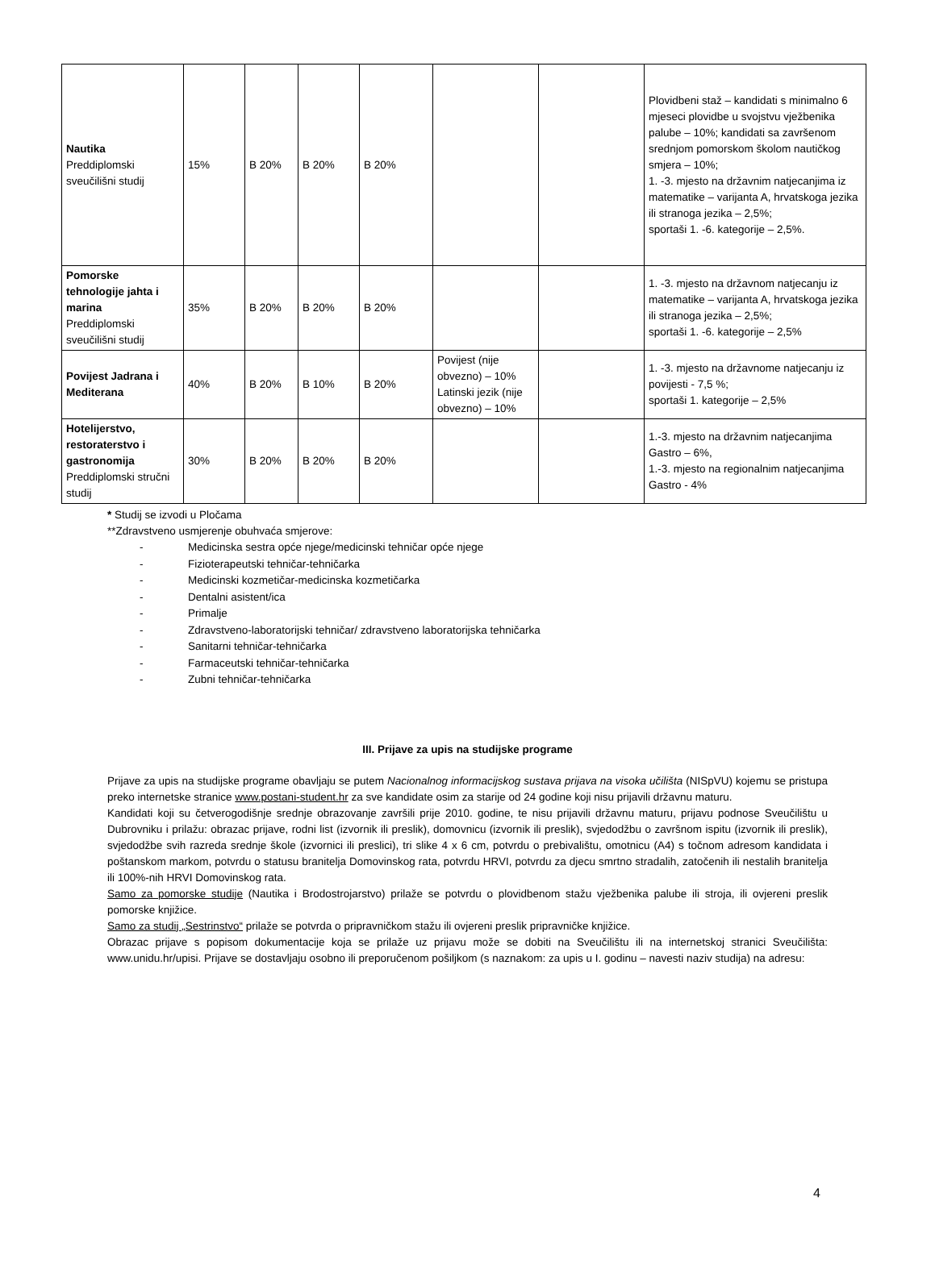| Nautika Preddiplomski sveučilišni studij | 15% | B 20% | B 20% | B 20% | | | Plovidbeni staž – kandidati s minimalno 6 mjeseci plovidbe u svojstvu vježbenika palube – 10%; kandidati sa završenom srednjom pomorskom školom nautičkog smjera – 10%; 1. -3. mjesto na državnim natjecanjima iz matematike – varijanta A, hrvatskoga jezika ili stranoga jezika – 2,5%; sportaši 1. -6. kategorije – 2,5%. |
| Pomorske tehnologije jahta i marina Preddiplomski sveučilišni studij | 35% | B 20% | B 20% | B 20% | | | 1. -3. mjesto na državnom natjecanju iz matematike – varijanta A, hrvatskoga jezika ili stranoga jezika – 2,5%; sportaši 1. -6. kategorije – 2,5% |
| Povijest Jadrana i Mediterana | 40% | B 20% | B 10% | B 20% | Povijest (nije obvezno) – 10% Latinski jezik (nije obvezno) – 10% | | 1. -3. mjesto na državnome natjecanju iz povijesti - 7,5 %; sportaši 1. kategorije – 2,5% |
| Hotelijerstvo, restoraterstvo i gastronomija Preddiplomski stručni studij | 30% | B 20% | B 20% | B 20% | | | 1.-3. mjesto na državnim natjecanjima Gastro – 6%, 1.-3. mjesto na regionalnim natjecanjima Gastro - 4% |
* Studij se izvodi u Pločama
**Zdravstveno usmjerenje obuhvaća smjerove:
- Medicinska sestra opće njege/medicinski tehničar opće njege
- Fizioterapeutski tehničar-tehničarka
- Medicinski kozmetičar-medicinska kozmetičarka
- Dentalni asistent/ica
- Primalje
- Zdravstveno-laboratorijski tehničar/ zdravstveno laboratorijska tehničarka
- Sanitarni tehničar-tehničarka
- Farmaceutski tehničar-tehničarka
- Zubni tehničar-tehničarka
III. Prijave za upis na studijske programe
Prijave za upis na studijske programe obavljaju se putem Nacionalnog informacijskog sustava prijava na visoka učilišta (NISpVU) kojemu se pristupa preko internetske stranice www.postani-student.hr za sve kandidate osim za starije od 24 godine koji nisu prijavili državnu maturu.
Kandidati koji su četverogodišnje srednje obrazovanje završili prije 2010. godine, te nisu prijavili državnu maturu, prijavu podnose Sveučilištu u Dubrovniku i prilažu: obrazac prijave, rodni list (izvornik ili preslik), domovnicu (izvornik ili preslik), svjedodžbu o završnom ispitu (izvornik ili preslik), svjedodžbe svih razreda srednje škole (izvornici ili preslici), tri slike 4 x 6 cm, potvrdu o prebivalištu, omotnicu (A4) s točnom adresom kandidata i poštanskom markom, potvrdu o statusu branitelja Domovinskog rata, potvrdu HRVI, potvrdu za djecu smrtno stradalih, zatočenih ili nestalih branitelja ili 100%-nih HRVI Domovinskog rata.
Samo za pomorske studije (Nautika i Brodostrojarstvo) prilaže se potvrdu o plovidbenom stažu vježbenika palube ili stroja, ili ovjereni preslik pomorske knjižice.
Samo za studij „Sestrinstvo“ prilaže se potvrda o pripravničkom stažu ili ovjereni preslik pripravničke knjižice.
Obrazac prijave s popisom dokumentacije koja se prilaže uz prijavu može se dobiti na Sveučilištu ili na internetskoj stranici Sveučilišta: www.unidu.hr/upisi. Prijave se dostavljaju osobno ili preporučenom pošiljkom (s naznakom: za upis u I. godinu – navesti naziv studija) na adresu:
4